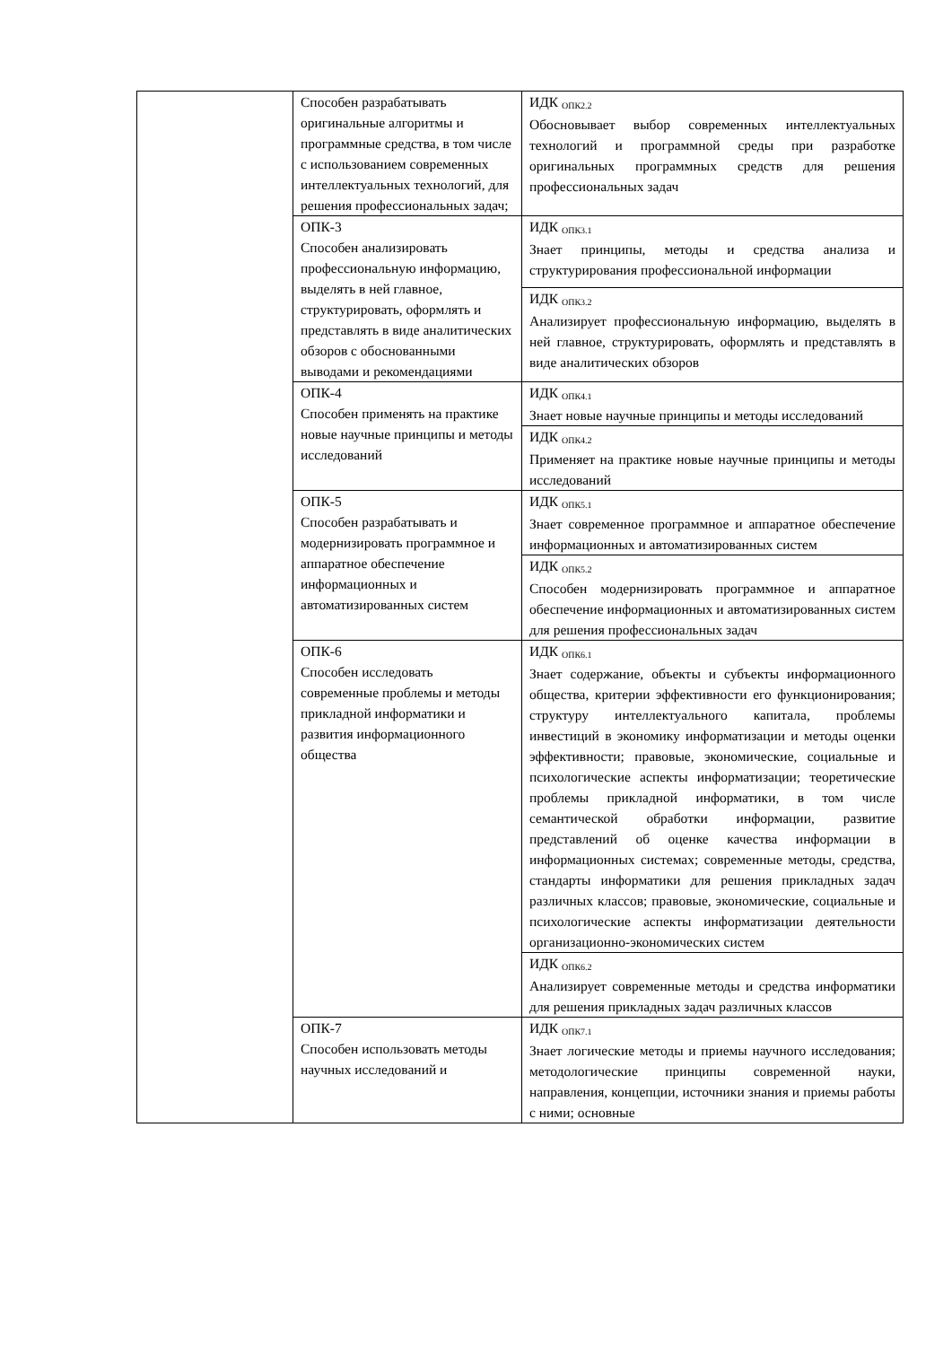| | Способен разрабатывать оригинальные алгоритмы и программные средства, в том числе с использованием современных интеллектуальных технологий, для решения профессиональных задач; | ИДК <sub>ОПК2.2</sub> Обосновывает выбор современных интеллектуальных технологий и программной среды при разработке оригинальных программных средств для решения профессиональных задач |
| | ОПК-3 Способен анализировать профессиональную информацию, выделять в ней главное, структурировать, оформлять и представлять в виде аналитических обзоров с обоснованными выводами и рекомендациями | ИДК <sub>ОПК3.1</sub> Знает принципы, методы и средства анализа и структурирования профессиональной информации |
| | | ИДК <sub>ОПК3.2</sub> Анализирует профессиональную информацию, выделять в ней главное, структурировать, оформлять и представлять в виде аналитических обзоров |
| | ОПК-4 Способен применять на практике новые научные принципы и методы исследований | ИДК <sub>ОПК4.1</sub> Знает новые научные принципы и методы исследований |
| | | ИДК <sub>ОПК4.2</sub> Применяет на практике новые научные принципы и методы исследований |
| | ОПК-5 Способен разрабатывать и модернизировать программное и аппаратное обеспечение информационных и автоматизированных систем | ИДК <sub>ОПК5.1</sub> Знает современное программное и аппаратное обеспечение информационных и автоматизированных систем |
| | | ИДК <sub>ОПК5.2</sub> Способен модернизировать программное и аппаратное обеспечение информационных и автоматизированных систем для решения профессиональных задач |
| | ОПК-6 Способен исследовать современные проблемы и методы прикладной информатики и развития информационного общества | ИДК <sub>ОПК6.1</sub> Знает содержание, объекты и субъекты информационного общества, критерии эффективности его функционирования; структуру интеллектуального капитала, проблемы инвестиций в экономику информатизации и методы оценки эффективности; правовые, экономические, социальные и психологические аспекты информатизации; теоретические проблемы прикладной информатики, в том числе семантической обработки информации, развитие представлений об оценке качества информации в информационных системах; современные методы, средства, стандарты информатики для решения прикладных задач различных классов; правовые, экономические, социальные и психологические аспекты информатизации деятельности организационно-экономических систем |
| | | ИДК <sub>ОПК6.2</sub> Анализирует современные методы и средства информатики для решения прикладных задач различных классов |
| | ОПК-7 Способен использовать методы научных исследований и | ИДК <sub>ОПК7.1</sub> Знает логические методы и приемы научного исследования; методологические принципы современной науки, направления, концепции, источники знания и приемы работы с ними; основные |